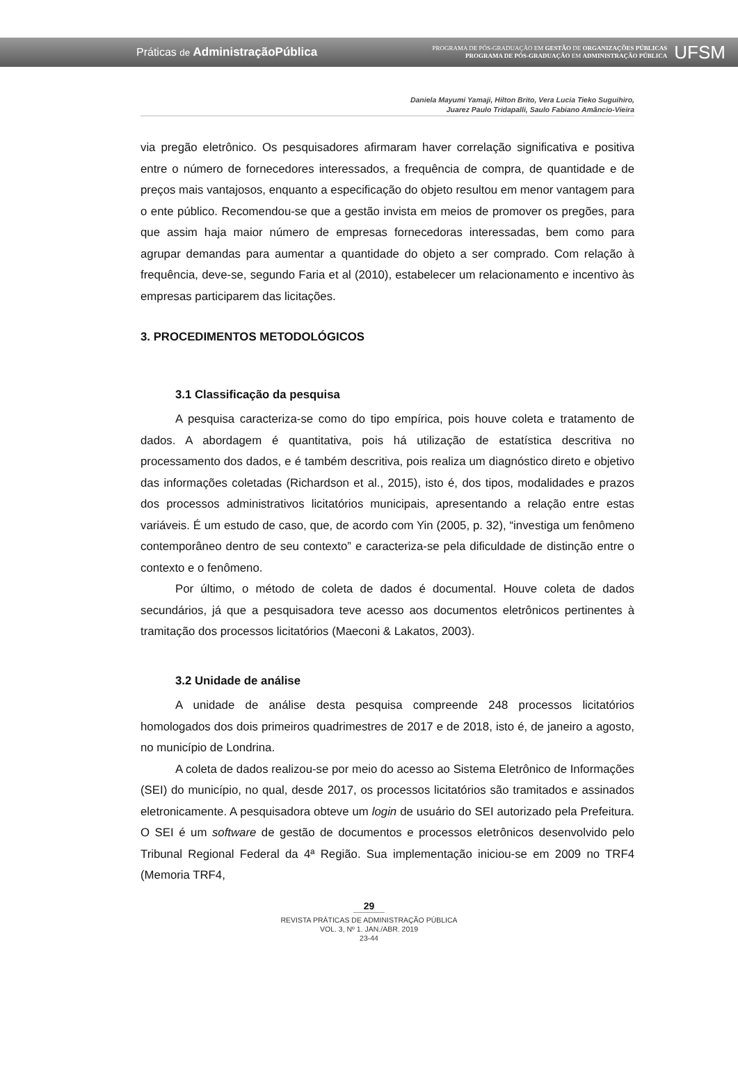Práticas de AdministraçãoPública
PROGRAMA DE PÓS-GRADUAÇÃO EM GESTÃO DE ORGANIZAÇÕES PÚBLICAS
PROGRAMA DE PÓS-GRADUAÇÃO EM ADMINISTRAÇÃO PÚBLICA
UFSM
Daniela Mayumi Yamaji, Hilton Brito, Vera Lucia Tieko Suguihiro,
Juarez Paulo Tridapalli, Saulo Fabiano Amâncio-Vieira
via pregão eletrônico. Os pesquisadores afirmaram haver correlação significativa e positiva entre o número de fornecedores interessados, a frequência de compra, de quantidade e de preços mais vantajosos, enquanto a especificação do objeto resultou em menor vantagem para o ente público. Recomendou-se que a gestão invista em meios de promover os pregões, para que assim haja maior número de empresas fornecedoras interessadas, bem como para agrupar demandas para aumentar a quantidade do objeto a ser comprado. Com relação à frequência, deve-se, segundo Faria et al (2010), estabelecer um relacionamento e incentivo às empresas participarem das licitações.
3. PROCEDIMENTOS METODOLÓGICOS
3.1 Classificação da pesquisa
A pesquisa caracteriza-se como do tipo empírica, pois houve coleta e tratamento de dados. A abordagem é quantitativa, pois há utilização de estatística descritiva no processamento dos dados, e é também descritiva, pois realiza um diagnóstico direto e objetivo das informações coletadas (Richardson et al., 2015), isto é, dos tipos, modalidades e prazos dos processos administrativos licitatórios municipais, apresentando a relação entre estas variáveis. É um estudo de caso, que, de acordo com Yin (2005, p. 32), “investiga um fenômeno contemporâneo dentro de seu contexto” e caracteriza-se pela dificuldade de distinção entre o contexto e o fenômeno.
Por último, o método de coleta de dados é documental. Houve coleta de dados secundários, já que a pesquisadora teve acesso aos documentos eletrônicos pertinentes à tramitação dos processos licitatórios (Maeconi & Lakatos, 2003).
3.2 Unidade de análise
A unidade de análise desta pesquisa compreende 248 processos licitatórios homologados dos dois primeiros quadrimestres de 2017 e de 2018, isto é, de janeiro a agosto, no município de Londrina.
A coleta de dados realizou-se por meio do acesso ao Sistema Eletrônico de Informações (SEI) do município, no qual, desde 2017, os processos licitatórios são tramitados e assinados eletronicamente. A pesquisadora obteve um login de usuário do SEI autorizado pela Prefeitura. O SEI é um software de gestão de documentos e processos eletrônicos desenvolvido pelo Tribunal Regional Federal da 4ª Região. Sua implementação iniciou-se em 2009 no TRF4 (Memoria TRF4,
29
REVISTA PRÁTICAS DE ADMINISTRAÇÃO PÚBLICA
VOL. 3, Nº 1. JAN./ABR. 2019
23-44